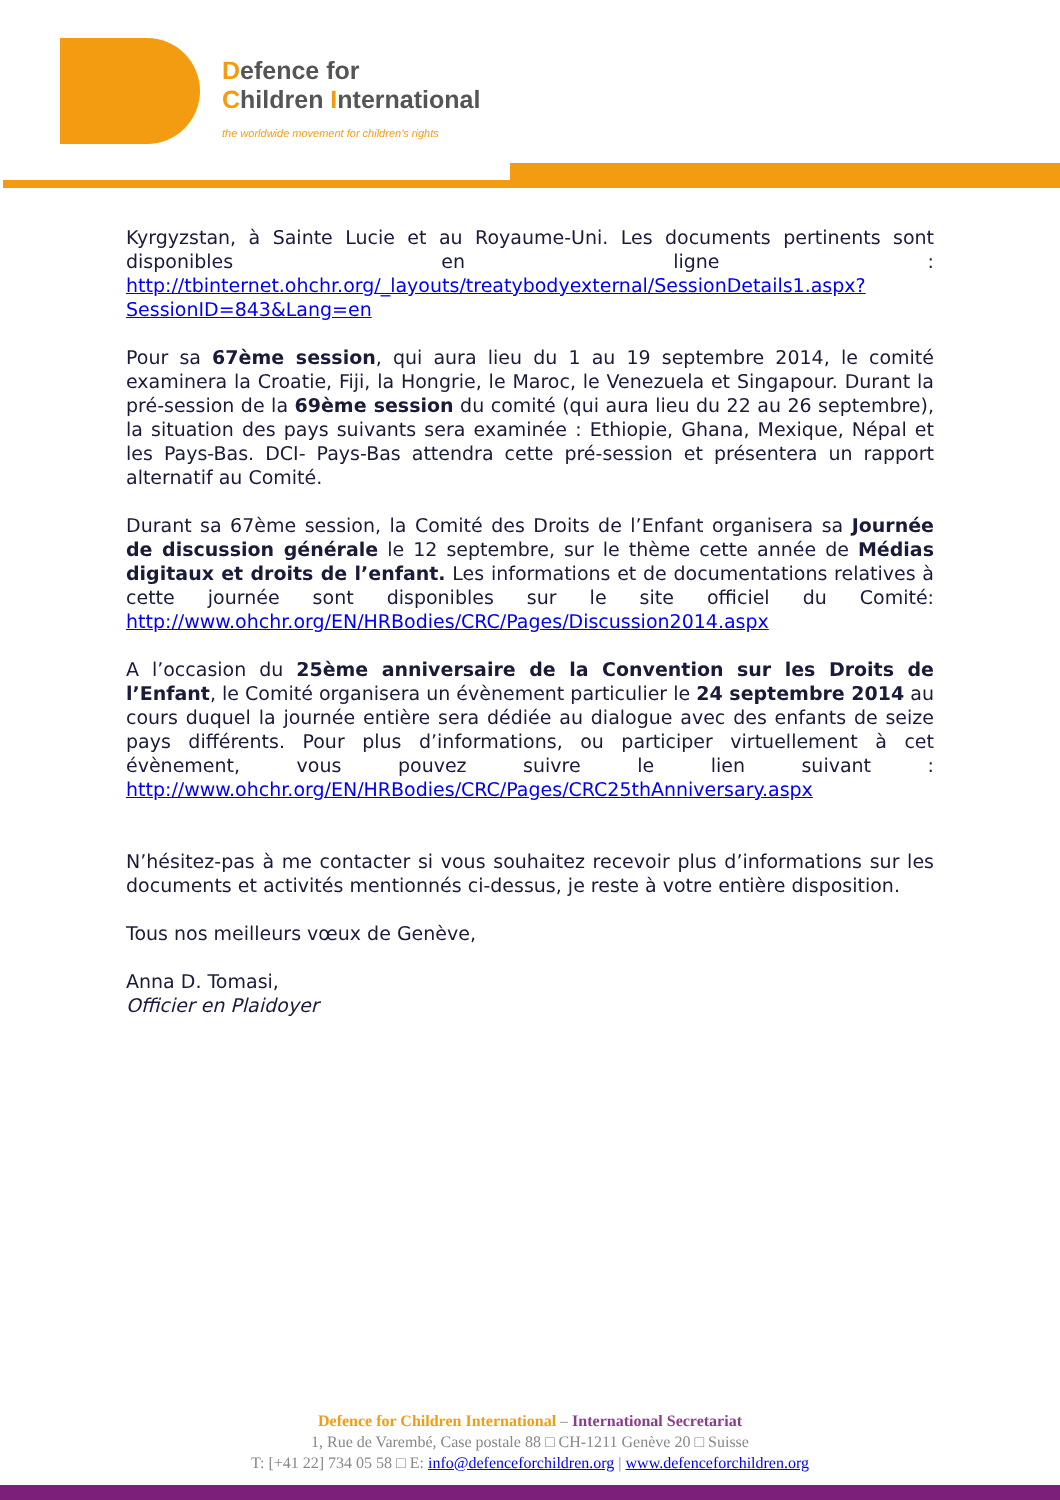Defence for
Children International
the worldwide movement for children's rights
Kyrgyzstan, à Sainte Lucie et au Royaume-Uni. Les documents pertinents sont disponibles en ligne : http://tbinternet.ohchr.org/_layouts/treatybodyexternal/SessionDetails1.aspx?SessionID=843&Lang=en
Pour sa 67ème session, qui aura lieu du 1 au 19 septembre 2014, le comité examinera la Croatie, Fiji, la Hongrie, le Maroc, le Venezuela et Singapour. Durant la pré-session de la 69ème session du comité (qui aura lieu du 22 au 26 septembre), la situation des pays suivants sera examinée : Ethiopie, Ghana, Mexique, Népal et les Pays-Bas. DCI- Pays-Bas attendra cette pré-session et présentera un rapport alternatif au Comité.
Durant sa 67ème session, la Comité des Droits de l’Enfant organisera sa Journée de discussion générale le 12 septembre, sur le thème cette année de Médias digitaux et droits de l’enfant. Les informations et de documentations relatives à cette journée sont disponibles sur le site officiel du Comité: http://www.ohchr.org/EN/HRBodies/CRC/Pages/Discussion2014.aspx
A l’occasion du 25ème anniversaire de la Convention sur les Droits de l’Enfant, le Comité organisera un évènement particulier le 24 septembre 2014 au cours duquel la journée entière sera dédiée au dialogue avec des enfants de seize pays différents. Pour plus d’informations, ou participer virtuellement à cet évènement, vous pouvez suivre le lien suivant : http://www.ohchr.org/EN/HRBodies/CRC/Pages/CRC25thAnniversary.aspx
N’hésitez-pas à me contacter si vous souhaitez recevoir plus d’informations sur les documents et activités mentionnés ci-dessus, je reste à votre entière disposition.
Tous nos meilleurs vœux de Genève,
Anna D. Tomasi,
Officier en Plaidoyer
Defence for Children International – International Secretariat
1, Rue de Varembé, Case postale 88 □ CH-1211 Genève 20 □ Suisse
T: [+41 22] 734 05 58 □ E: info@defenceforchildren.org | www.defenceforchildren.org